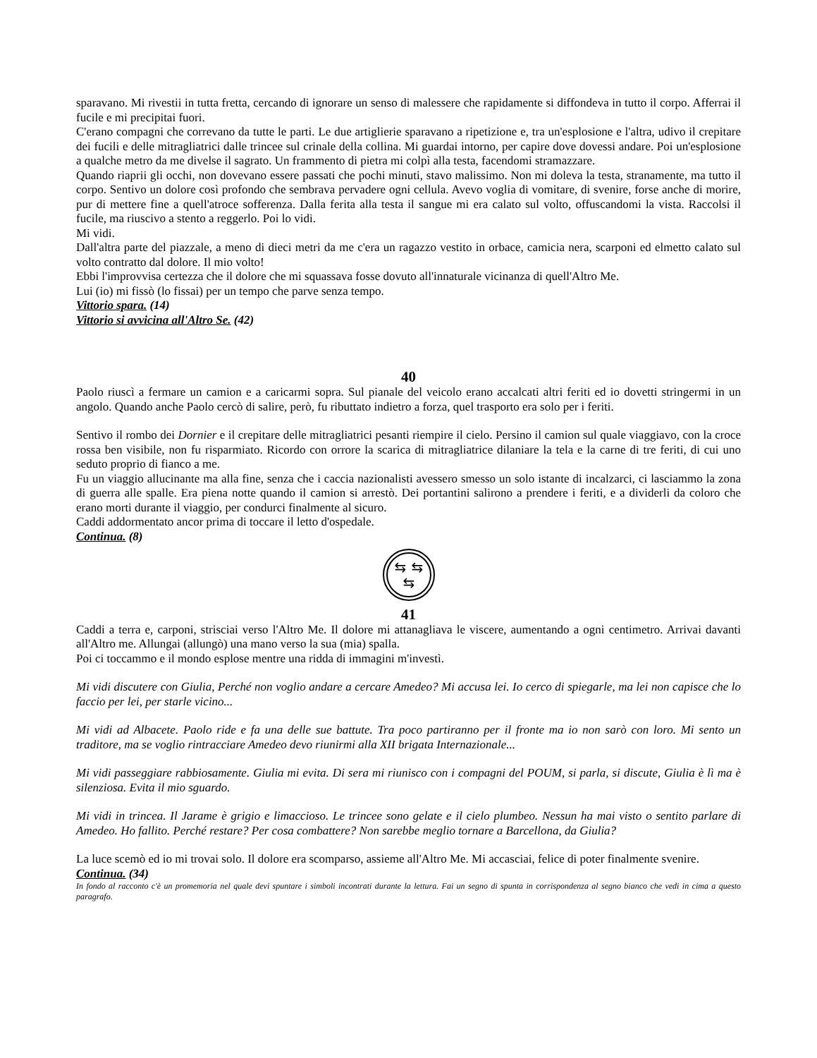sparavano. Mi rivestii in tutta fretta, cercando di ignorare un senso di malessere che rapidamente si diffondeva in tutto il corpo. Afferrai il fucile e mi precipitai fuori.
C'erano compagni che correvano da tutte le parti. Le due artiglierie sparavano a ripetizione e, tra un'esplosione e l'altra, udivo il crepitare dei fucili e delle mitragliatrici dalle trincee sul crinale della collina. Mi guardai intorno, per capire dove dovessi andare. Poi un'esplosione a qualche metro da me divelse il sagrato. Un frammento di pietra mi colpì alla testa, facendomi stramazzare.
Quando riaprii gli occhi, non dovevano essere passati che pochi minuti, stavo malissimo. Non mi doleva la testa, stranamente, ma tutto il corpo. Sentivo un dolore così profondo che sembrava pervadere ogni cellula. Avevo voglia di vomitare, di svenire, forse anche di morire, pur di mettere fine a quell'atroce sofferenza. Dalla ferita alla testa il sangue mi era calato sul volto, offuscandomi la vista. Raccolsi il fucile, ma riuscivo a stento a reggerlo. Poi lo vidi.
Mi vidi.
Dall'altra parte del piazzale, a meno di dieci metri da me c'era un ragazzo vestito in orbace, camicia nera, scarponi ed elmetto calato sul volto contratto dal dolore. Il mio volto!
Ebbi l'improvvisa certezza che il dolore che mi squassava fosse dovuto all'innaturale vicinanza di quell'Altro Me.
Lui (io) mi fissò (lo fissai) per un tempo che parve senza tempo.
Vittorio spara. (14)
Vittorio si avvicina all'Altro Se. (42)
40
Paolo riuscì a fermare un camion e a caricarmi sopra. Sul pianale del veicolo erano accalcati altri feriti ed io dovetti stringermi in un angolo. Quando anche Paolo cercò di salire, però, fu ributtato indietro a forza, quel trasporto era solo per i feriti.
Sentivo il rombo dei Dornier e il crepitare delle mitragliatrici pesanti riempire il cielo. Persino il camion sul quale viaggiavo, con la croce rossa ben visibile, non fu risparmiato. Ricordo con orrore la scarica di mitragliatrice dilaniare la tela e la carne di tre feriti, di cui uno seduto proprio di fianco a me.
Fu un viaggio allucinante ma alla fine, senza che i caccia nazionalisti avessero smesso un solo istante di incalzarci, ci lasciammo la zona di guerra alle spalle. Era piena notte quando il camion si arrestò. Dei portantini salirono a prendere i feriti, e a dividerli da coloro che erano morti durante il viaggio, per condurci finalmente al sicuro.
Caddi addormentato ancor prima di toccare il letto d'ospedale.
Continua. (8)
⇆
⇆
⇆
41
Caddi a terra e, carponi, strisciai verso l'Altro Me. Il dolore mi attanagliava le viscere, aumentando a ogni centimetro. Arrivai davanti all'Altro me. Allungai (allungò) una mano verso la sua (mia) spalla.
Poi ci toccammo e il mondo esplose mentre una ridda di immagini m'investì.
Mi vidi discutere con Giulia, Perché non voglio andare a cercare Amedeo? Mi accusa lei. Io cerco di spiegarle, ma lei non capisce che lo faccio per lei, per starle vicino...
Mi vidi ad Albacete. Paolo ride e fa una delle sue battute. Tra poco partiranno per il fronte ma io non sarò con loro. Mi sento un traditore, ma se voglio rintracciare Amedeo devo riunirmi alla XII brigata Internazionale...
Mi vidi passeggiare rabbiosamente. Giulia mi evita. Di sera mi riunisco con i compagni del POUM, si parla, si discute, Giulia è lì ma è silenziosa. Evita il mio sguardo.
Mi vidi in trincea. Il Jarame è grigio e limaccioso. Le trincee sono gelate e il cielo plumbeo. Nessun ha mai visto o sentito parlare di Amedeo. Ho fallito. Perché restare? Per cosa combattere? Non sarebbe meglio tornare a Barcellona, da Giulia?
La luce scemò ed io mi trovai solo. Il dolore era scomparso, assieme all'Altro Me. Mi accasciai, felice di poter finalmente svenire.
Continua. (34)
In fondo al racconto c'è un promemoria nel quale devi spuntare i simboli incontrati durante la lettura. Fai un segno di spunta in corrispondenza al segno bianco che vedi in cima a questo paragrafo.